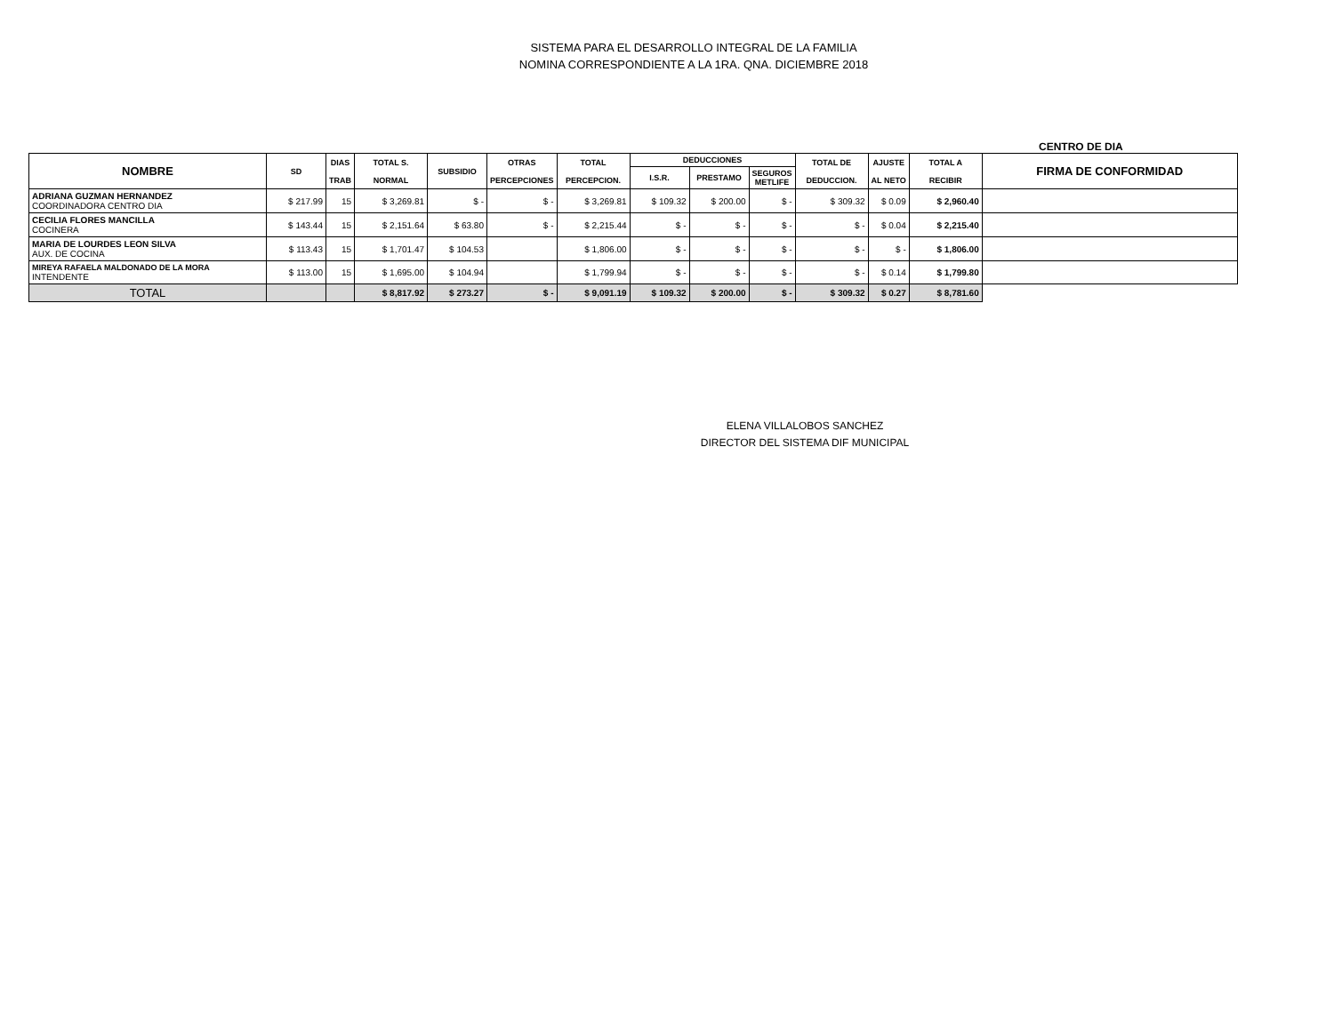SISTEMA PARA EL DESARROLLO INTEGRAL DE LA FAMILIA
NOMINA CORRESPONDIENTE A LA 1RA. QNA. DICIEMBRE 2018
CENTRO DE DIA
| NOMBRE | SD | DIAS TRAB | TOTAL S. NORMAL | SUBSIDIO | OTRAS PERCEPCIONES | TOTAL PERCEPCION. | DEDUCCIONES | | | TOTAL DE DEDUCCION. | AJUSTE AL NETO | TOTAL A RECIBIR | FIRMA DE CONFORMIDAD |
| --- | --- | --- | --- | --- | --- | --- | --- | --- | --- | --- | --- | --- | --- |
| | | | | | | | I.S.R. | PRESTAMO | SEGUROS METLIFE | | | | |
| ADRIANA GUZMAN HERNANDEZ COORDINADORA CENTRO DIA | $ 217.99 | 15 | $ 3,269.81 | $ - | $ - | $ 3,269.81 | $ 109.32 | $ 200.00 | $ - | $ 309.32 | $ 0.09 | $ 2,960.40 | |
| CECILIA FLORES MANCILLA COCINERA | $ 143.44 | 15 | $ 2,151.64 | $ 63.80 | $ - | $ 2,215.44 | $ - | $ - | $ - | $ - | $ 0.04 | $ 2,215.40 | |
| MARIA DE LOURDES LEON SILVA AUX. DE COCINA | $ 113.43 | 15 | $ 1,701.47 | $ 104.53 | | $ 1,806.00 | $ - | $ - | $ - | $ - | $ - | $ 1,806.00 | |
| MIREYA RAFAELA MALDONADO DE LA MORA INTENDENTE | $ 113.00 | 15 | $ 1,695.00 | $ 104.94 | | $ 1,799.94 | $ - | $ - | $ - | $ - | $ 0.14 | $ 1,799.80 | |
| TOTAL | | | $ 8,817.92 | $ 273.27 | $ - | $ 9,091.19 | $ 109.32 | $ 200.00 | $ - | $ 309.32 | $ 0.27 | $ 8,781.60 | |
ELENA VILLALOBOS SANCHEZ
DIRECTOR DEL SISTEMA DIF MUNICIPAL